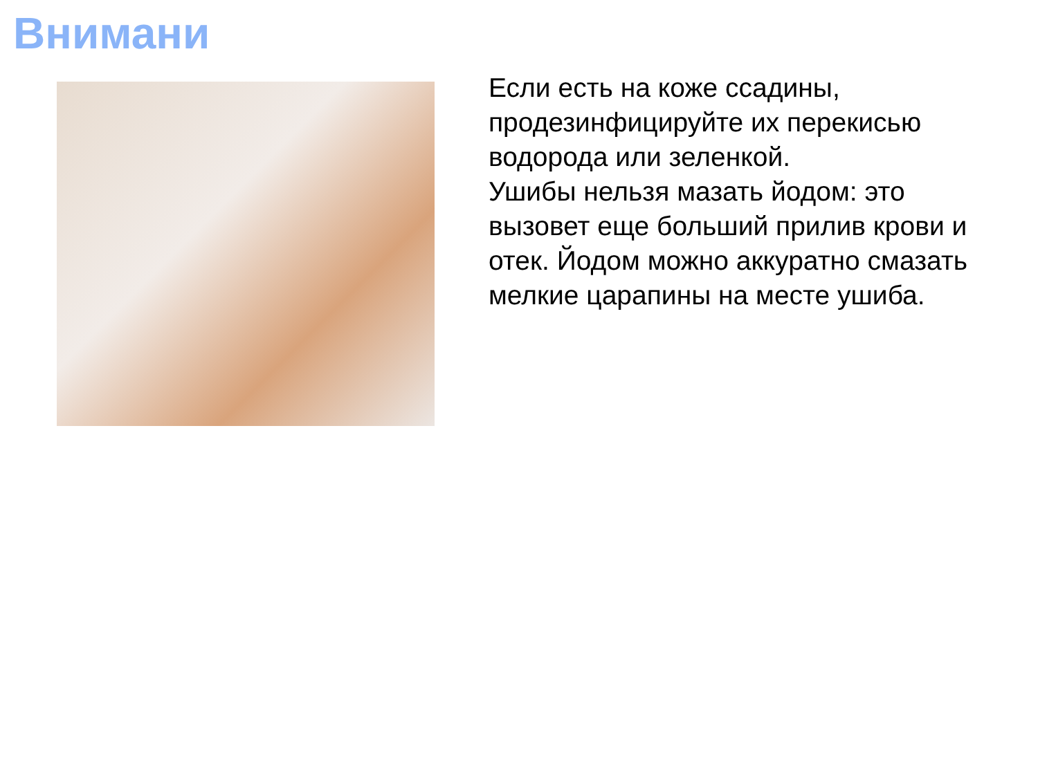Внимани
Если есть на коже ссадины, продезинфицируйте их перекисью водорода или зеленкой.
Ушибы нельзя мазать йодом: это вызовет еще больший прилив крови и отек. Йодом можно аккуратно смазать мелкие царапины на месте ушиба.